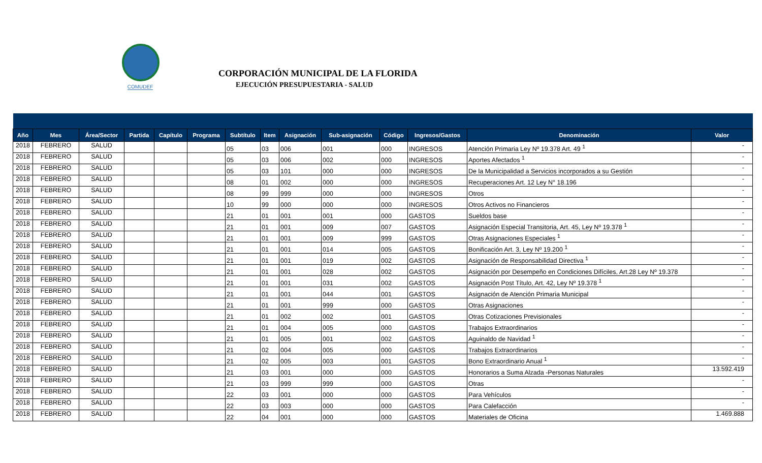COMUDEF
CORPORACIÓN MUNICIPAL DE LA FLORIDA
EJECUCIÓN PRESUPUESTARIA - SALUD
| Año | Mes | Área/Sector | Partida | Capítulo | Programa | Subtítulo | Item | Asignación | Sub-asignación | Código | Ingresos/Gastos | Denominación | Valor |
| --- | --- | --- | --- | --- | --- | --- | --- | --- | --- | --- | --- | --- | --- |
| 2018 | FEBRERO | SALUD | | | | 05 | 03 | 006 | 001 | 000 | INGRESOS | Atención Primaria Ley Nº 19.378 Art. 49 <sup>1</sup> | - |
| 2018 | FEBRERO | SALUD | | | | 05 | 03 | 006 | 002 | 000 | INGRESOS | Aportes Afectados <sup>1</sup> | - |
| 2018 | FEBRERO | SALUD | | | | 05 | 03 | 101 | 000 | 000 | INGRESOS | De la Municipalidad a Servicios incorporados a su Gestión | - |
| 2018 | FEBRERO | SALUD | | | | 08 | 01 | 002 | 000 | 000 | INGRESOS | Recuperaciones Art. 12 Ley N° 18.196 | - |
| 2018 | FEBRERO | SALUD | | | | 08 | 99 | 999 | 000 | 000 | INGRESOS | Otros | - |
| 2018 | FEBRERO | SALUD | | | | 10 | 99 | 000 | 000 | 000 | INGRESOS | Otros Activos no Financieros | - |
| 2018 | FEBRERO | SALUD | | | | 21 | 01 | 001 | 001 | 000 | GASTOS | Sueldos base | - |
| 2018 | FEBRERO | SALUD | | | | 21 | 01 | 001 | 009 | 007 | GASTOS | Asignación Especial Transitoria, Art. 45, Ley Nº 19.378 <sup>1</sup> | - |
| 2018 | FEBRERO | SALUD | | | | 21 | 01 | 001 | 009 | 999 | GASTOS | Otras Asignaciones Especiales <sup>1</sup> | - |
| 2018 | FEBRERO | SALUD | | | | 21 | 01 | 001 | 014 | 005 | GASTOS | Bonificación Art. 3, Ley Nº 19.200 <sup>1</sup> | - |
| 2018 | FEBRERO | SALUD | | | | 21 | 01 | 001 | 019 | 002 | GASTOS | Asignación de Responsabilidad Directiva <sup>1</sup> | - |
| 2018 | FEBRERO | SALUD | | | | 21 | 01 | 001 | 028 | 002 | GASTOS | Asignación por Desempeño en Condiciones Difíciles, Art.28 Ley Nº 19.378 | - |
| 2018 | FEBRERO | SALUD | | | | 21 | 01 | 001 | 031 | 002 | GASTOS | Asignación Post Título, Art. 42, Ley Nº 19.378 <sup>1</sup> | - |
| 2018 | FEBRERO | SALUD | | | | 21 | 01 | 001 | 044 | 001 | GASTOS | Asignación de Atención Primaria Municipal | - |
| 2018 | FEBRERO | SALUD | | | | 21 | 01 | 001 | 999 | 000 | GASTOS | Otras Asignaciones | - |
| 2018 | FEBRERO | SALUD | | | | 21 | 01 | 002 | 002 | 001 | GASTOS | Otras Cotizaciones Previsionales | - |
| 2018 | FEBRERO | SALUD | | | | 21 | 01 | 004 | 005 | 000 | GASTOS | Trabajos Extraordinarios | - |
| 2018 | FEBRERO | SALUD | | | | 21 | 01 | 005 | 001 | 002 | GASTOS | Aguinaldo de Navidad <sup>1</sup> | - |
| 2018 | FEBRERO | SALUD | | | | 21 | 02 | 004 | 005 | 000 | GASTOS | Trabajos Extraordinarios | - |
| 2018 | FEBRERO | SALUD | | | | 21 | 02 | 005 | 003 | 001 | GASTOS | Bono Extraordinario Anual <sup>1</sup> | - |
| 2018 | FEBRERO | SALUD | | | | 21 | 03 | 001 | 000 | 000 | GASTOS | Honorarios a Suma Alzada -Personas Naturales | 13.592.419 |
| 2018 | FEBRERO | SALUD | | | | 21 | 03 | 999 | 999 | 000 | GASTOS | Otras | - |
| 2018 | FEBRERO | SALUD | | | | 22 | 03 | 001 | 000 | 000 | GASTOS | Para Vehículos | - |
| 2018 | FEBRERO | SALUD | | | | 22 | 03 | 003 | 000 | 000 | GASTOS | Para Calefacción | - |
| 2018 | FEBRERO | SALUD | | | | 22 | 04 | 001 | 000 | 000 | GASTOS | Materiales de Oficina | 1.469.888 |